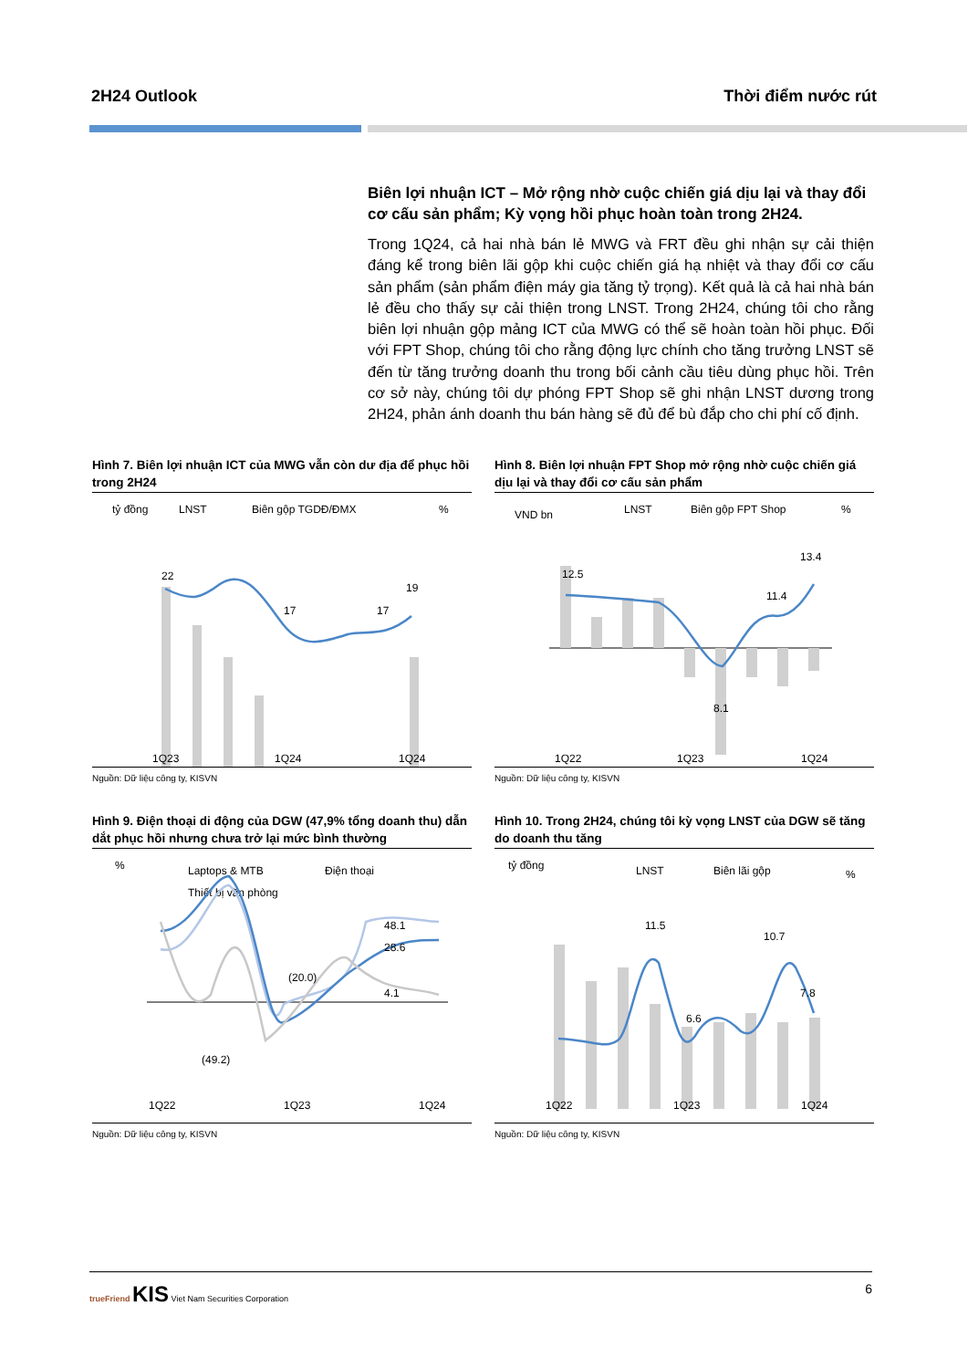2H24 Outlook Thời điểm nước rút
Biên lợi nhuận ICT – Mở rộng nhờ cuộc chiến giá dịu lại và thay đổi cơ cấu sản phẩm; Kỳ vọng hồi phục hoàn toàn trong 2H24.
Trong 1Q24, cả hai nhà bán lẻ MWG và FRT đều ghi nhận sự cải thiện đáng kể trong biên lãi gộp khi cuộc chiến giá hạ nhiệt và thay đổi cơ cấu sản phẩm (sản phẩm điện máy gia tăng tỷ trọng). Kết quả là cả hai nhà bán lẻ đều cho thấy sự cải thiện trong LNST. Trong 2H24, chúng tôi cho rằng biên lợi nhuận gộp mảng ICT của MWG có thể sẽ hoàn toàn hồi phục. Đối với FPT Shop, chúng tôi cho rằng động lực chính cho tăng trưởng LNST sẽ đến từ tăng trưởng doanh thu trong bối cảnh cầu tiêu dùng phục hồi. Trên cơ sở này, chúng tôi dự phóng FPT Shop sẽ ghi nhận LNST dương trong 2H24, phản ánh doanh thu bán hàng sẽ đủ để bù đắp cho chi phí cố định.
Hình 7. Biên lợi nhuận ICT của MWG vẫn còn dư địa để phục hồi trong 2H24
tỷ đồng
LNST
Biên gộp TGDĐ/ĐMX
%
22
17
17
19
1Q23
1Q24
1Q24
Nguồn: Dữ liệu công ty, KISVN
Hình 8. Biên lợi nhuận FPT Shop mở rộng nhờ cuộc chiến giá dịu lại và thay đổi cơ cấu sản phẩm
VND bn
LNST
Biên gộp FPT Shop
%
12.5
8.1
11.4
13.4
1Q22
1Q23
1Q24
Nguồn: Dữ liệu công ty, KISVN
Hình 9. Điện thoại di động của DGW (47,9% tổng doanh thu) dẫn dắt phục hồi nhưng chưa trở lại mức bình thường
%
Laptops & MTB
Điện thoại
Thiết bị văn phòng
48.1
28.6
4.1
(20.0)
(49.2)
1Q22
1Q23
1Q24
Nguồn: Dữ liệu công ty, KISVN
Hình 10. Trong 2H24, chúng tôi kỳ vọng LNST của DGW sẽ tăng do doanh thu tăng
tỷ đồng
LNST
Biên lãi gộp
%
11.5
6.6
10.7
7.8
1Q22
1Q23
1Q24
Nguồn: Dữ liệu công ty, KISVN
trueFriend KIS Viet Nam Securities Corporation 6